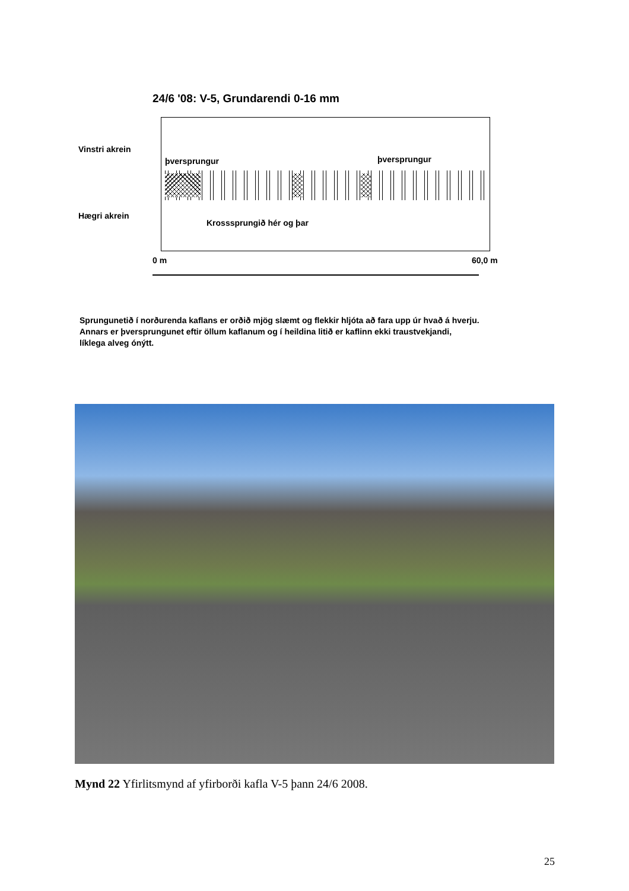24/6 '08: V-5, Grundarendi 0-16 mm
Vinstri akrein
þversprungur þversprungur
Hægri akrein
Krosssprungið hér og þar
0 m 60,0 m
Sprungunetið í norðurenda kaflans er orðið mjög slæmt og flekkir hljóta að fara upp úr hvað á hverju.
Annars er þversprungunet eftir öllum kaflanum og í heildina litið er kaflinn ekki traustvekjandi,
líklega alveg ónýtt.
Mynd 22 Yfirlitsmynd af yfirborði kafla V-5 þann 24/6 2008.
25